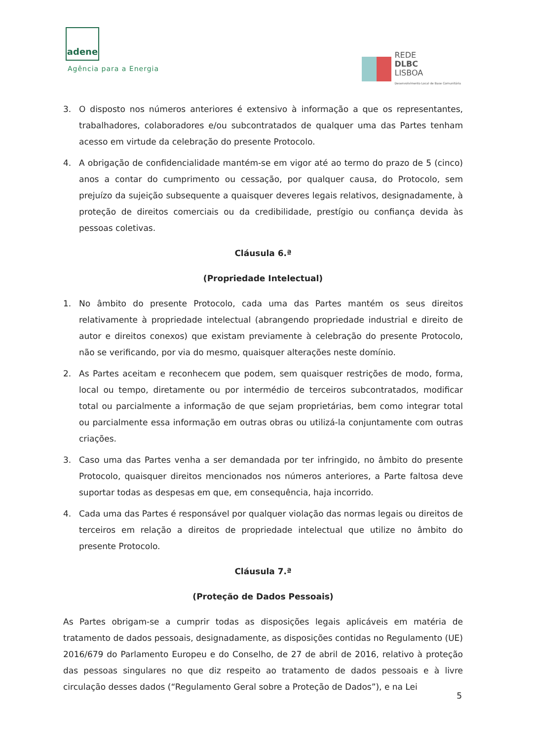adene
Agência para a Energia
REDE
DLBC
LISBOA
Desenvolvimento Local de Base Comunitária
3. O disposto nos números anteriores é extensivo à informação a que os representantes, trabalhadores, colaboradores e/ou subcontratados de qualquer uma das Partes tenham acesso em virtude da celebração do presente Protocolo.
4. A obrigação de confidencialidade mantém-se em vigor até ao termo do prazo de 5 (cinco) anos a contar do cumprimento ou cessação, por qualquer causa, do Protocolo, sem prejuízo da sujeição subsequente a quaisquer deveres legais relativos, designadamente, à proteção de direitos comerciais ou da credibilidade, prestígio ou confiança devida às pessoas coletivas.
Cláusula 6.ª
(Propriedade Intelectual)
1. No âmbito do presente Protocolo, cada uma das Partes mantém os seus direitos relativamente à propriedade intelectual (abrangendo propriedade industrial e direito de autor e direitos conexos) que existam previamente à celebração do presente Protocolo, não se verificando, por via do mesmo, quaisquer alterações neste domínio.
2. As Partes aceitam e reconhecem que podem, sem quaisquer restrições de modo, forma, local ou tempo, diretamente ou por intermédio de terceiros subcontratados, modificar total ou parcialmente a informação de que sejam proprietárias, bem como integrar total ou parcialmente essa informação em outras obras ou utilizá-la conjuntamente com outras criações.
3. Caso uma das Partes venha a ser demandada por ter infringido, no âmbito do presente Protocolo, quaisquer direitos mencionados nos números anteriores, a Parte faltosa deve suportar todas as despesas em que, em consequência, haja incorrido.
4. Cada uma das Partes é responsável por qualquer violação das normas legais ou direitos de terceiros em relação a direitos de propriedade intelectual que utilize no âmbito do presente Protocolo.
Cláusula 7.ª
(Proteção de Dados Pessoais)
As Partes obrigam-se a cumprir todas as disposições legais aplicáveis em matéria de tratamento de dados pessoais, designadamente, as disposições contidas no Regulamento (UE) 2016/679 do Parlamento Europeu e do Conselho, de 27 de abril de 2016, relativo à proteção das pessoas singulares no que diz respeito ao tratamento de dados pessoais e à livre circulação desses dados (“Regulamento Geral sobre a Proteção de Dados”), e na Lei
5